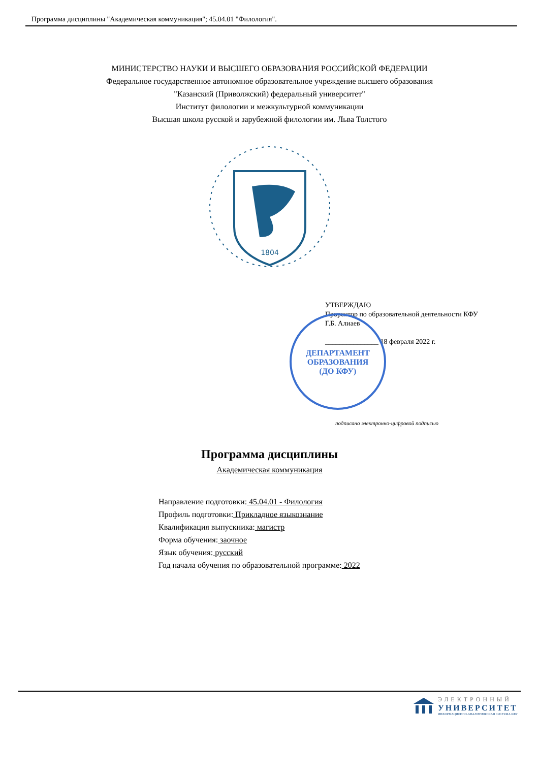Программа дисциплины "Академическая коммуникация"; 45.04.01 "Филология".
МИНИСТЕРСТВО НАУКИ И ВЫСШЕГО ОБРАЗОВАНИЯ РОССИЙСКОЙ ФЕДЕРАЦИИ
Федеральное государственное автономное образовательное учреждение высшего образования
"Казанский (Приволжский) федеральный университет"
Институт филологии и межкультурной коммуникации
Высшая школа русской и зарубежной филологии им. Льва Толстого
1804
УТВЕРЖДАЮ
Проректор по образовательной деятельности КФУ
Г.Б. Алиаев
_______________ 18 февраля 2022 г.
ДЕПАРТАМЕНТ
ОБРАЗОВАНИЯ
(ДО КФУ)
подписано электронно-цифровой подписью
Программа дисциплины
Академическая коммуникация
Направление подготовки: 45.04.01 - Филология
Профиль подготовки: Прикладное языкознание
Квалификация выпускника: магистр
Форма обучения: заочное
Язык обучения: русский
Год начала обучения по образовательной программе: 2022
ЭЛЕКТРОННЫЙ
УНИВЕРСИТЕТ
ИНФОРМАЦИОННО-АНАЛИТИЧЕСКАЯ СИСТЕМА КФУ